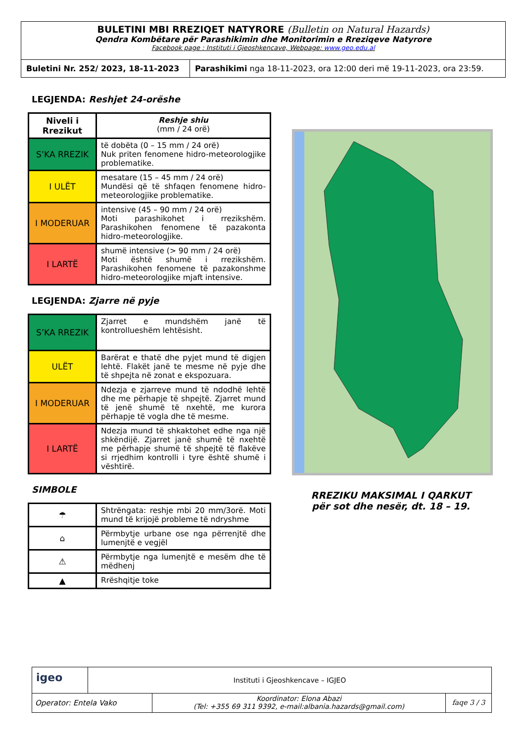BULETINI MBI RREZIQET NATYRORE (Bulletin on Natural Hazards)
Qendra Kombëtare për Parashikimin dhe Monitorimin e Rreziqeve Natyrore
Facebook page : Instituti i Gjeoshkencave, Webpage: www.geo.edu.al
Buletini Nr. 252/ 2023, 18-11-2023
Parashikimi nga 18-11-2023, ora 12:00 deri më 19-11-2023, ora 23:59.
LEGJENDA: Reshjet 24-orëshe
| Niveli i Rrezikut | Reshje shiu (mm / 24 orë) |
| S’KA RREZIK | të dobëta (0 – 15 mm / 24 orë) Nuk priten fenomene hidro-meteorologjike problematike. |
| I ULËT | mesatare (15 – 45 mm / 24 orë) Mundësi që të shfaqen fenomene hidro-meteorologjike problematike. |
| I MODERUAR | intensive (45 – 90 mm / 24 orë) Moti parashikohet i rrezikshëm. Parashikohen fenomene të pazakonta hidro-meteorologjike. |
| I LARTË | shumë intensive (> 90 mm / 24 orë) Moti është shumë i rrezikshëm. Parashikohen fenomene të pazakonshme hidro-meteorologjike mjaft intensive. |
LEGJENDA: Zjarre në pyje
| S’KA RREZIK | Zjarret e mundshëm janë të kontrollueshëm lehtësisht. |
| ULËT | Barërat e thatë dhe pyjet mund të digjen lehtë. Flakët janë te mesme në pyje dhe të shpejta në zonat e ekspozuara. |
| I MODERUAR | Ndezja e zjarreve mund të ndodhë lehtë dhe me përhapje të shpejtë. Zjarret mund të jenë shumë të nxehtë, me kurora përhapje të vogla dhe të mesme. |
| I LARTË | Ndezja mund të shkaktohet edhe nga një shkëndijë. Zjarret janë shumë të nxehtë me përhapje shumë të shpejtë të flakëve si rrjedhim kontrolli i tyre është shumë i vështirë. |
SIMBOLE
| ☂ | Shtrëngata: reshje mbi 20 mm/3orë. Moti mund të krijojë probleme të ndryshme |
| ⌂ | Përmbytje urbane ose nga përrenjtë dhe lumenjtë e vegjël |
| ⚠ | Përmbytje nga lumenjtë e mesëm dhe të mëdhenj |
| ▲ | Rrëshqitje toke |
RREZIKU MAKSIMAL I QARKUT
për sot dhe nesër, dt. 18 – 19.
igeo
Instituti i Gjeoshkencave – IGJEO
Operator: Entela Vako
Koordinator: Elona Abazi
(Tel: +355 69 311 9392, e-mail:albania.hazards@gmail.com)
faqe 3 / 3